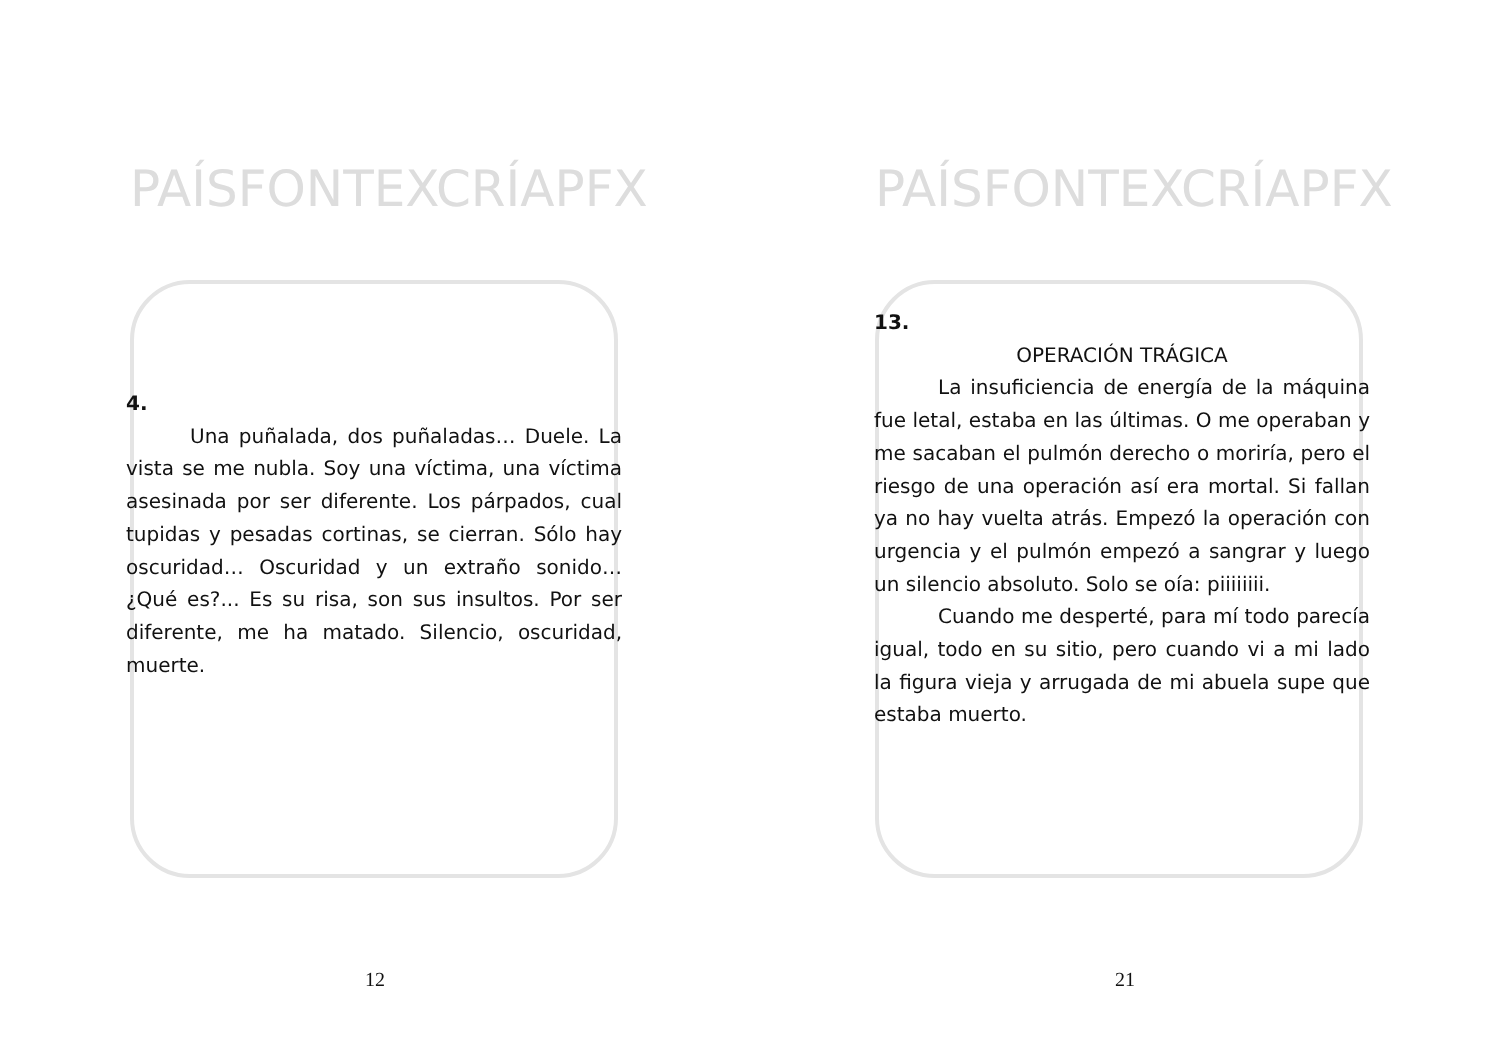PAÍSFONTEXCRÍAPFX
4.
Una puñalada, dos puñaladas… Duele. La vista se me nubla. Soy una víctima, una víctima asesinada por ser diferente. Los párpados, cual tupidas y pesadas cortinas, se cierran. Sólo hay oscuridad… Oscuridad y un extraño sonido… ¿Qué es?... Es su risa, son sus insultos. Por ser diferente, me ha matado. Silencio, oscuridad, muerte.
12
PAÍSFONTEXCRÍAPFX
13.
OPERACIÓN TRÁGICA
La insuficiencia de energía de la máquina fue letal, estaba en las últimas. O me operaban y me sacaban el pulmón derecho o moriría, pero el riesgo de una operación así era mortal. Si fallan ya no hay vuelta atrás. Empezó la operación con urgencia y el pulmón empezó a sangrar y luego un silencio absoluto. Solo se oía: piiiiiiii.
Cuando me desperté, para mí todo parecía igual, todo en su sitio, pero cuando vi a mi lado la figura vieja y arrugada de mi abuela supe que estaba muerto.
21